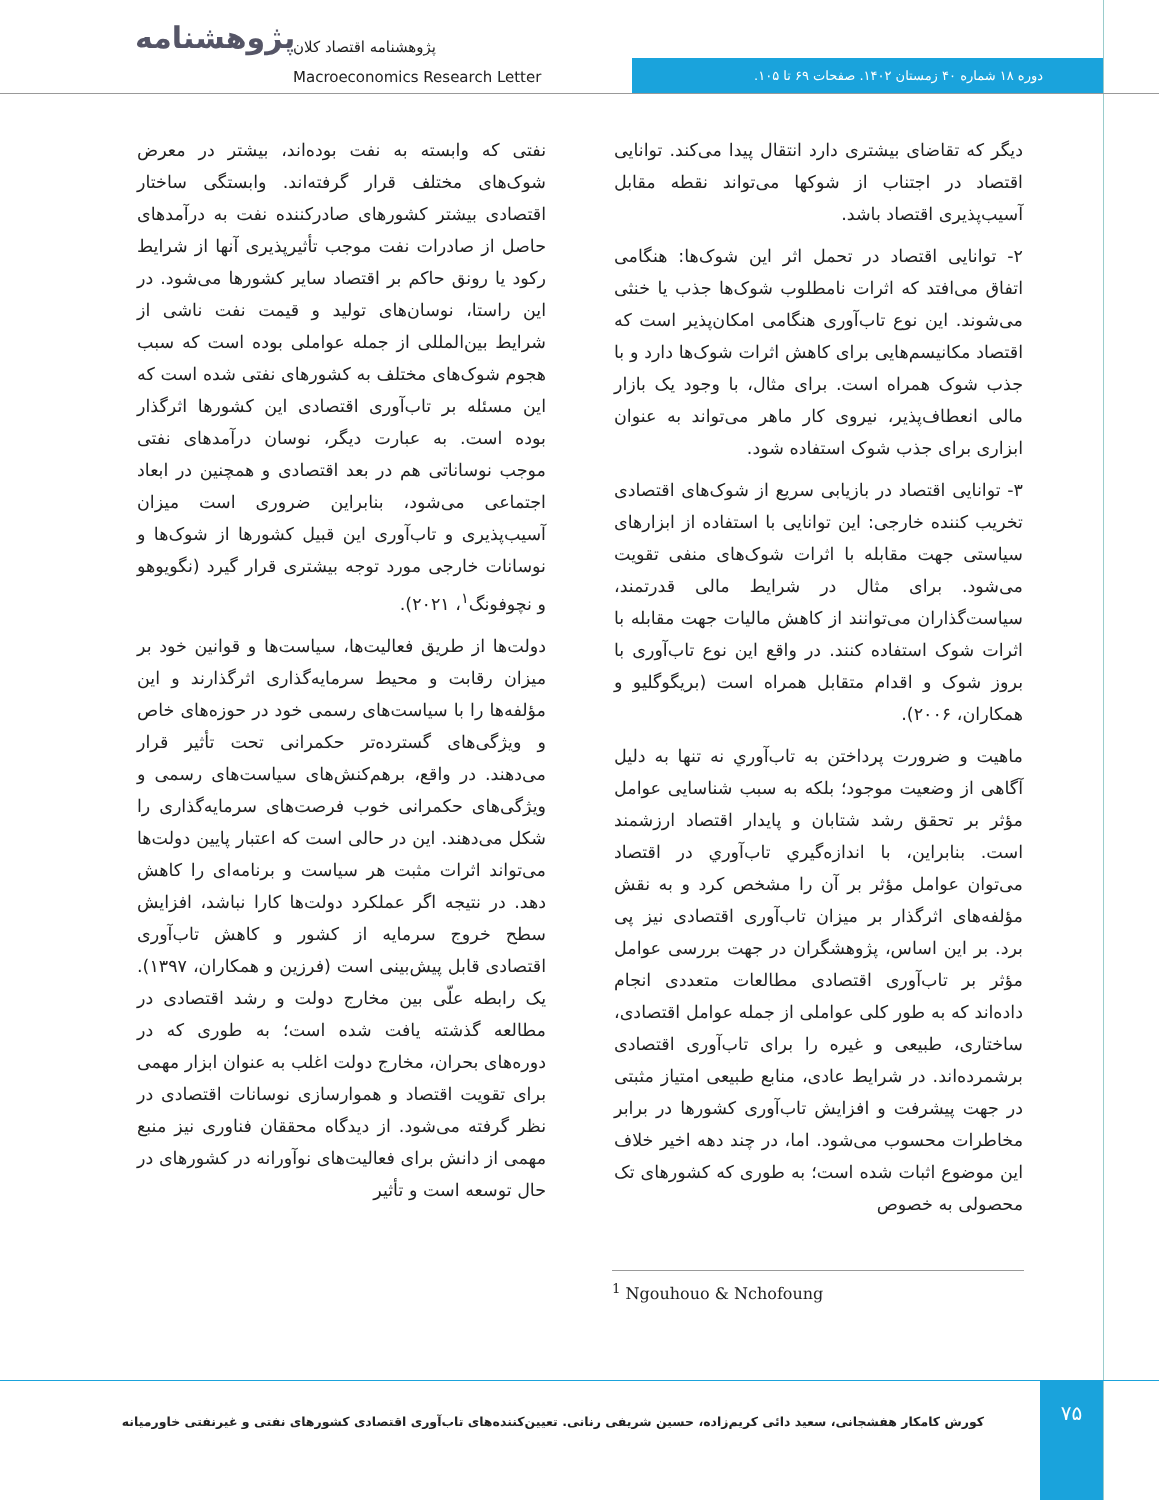پژوهشنامه
پژوهشنامه اقتصاد کلان
Macroeconomics Research Letter
دوره ۱۸ شماره ۴۰ زمستان ۱۴۰۲. صفحات ۶۹ تا ۱۰۵.
دیگر که تقاضای بیشتری دارد انتقال پیدا می‌کند. توانایی اقتصاد در اجتناب از شوکها می‌تواند نقطه مقابل آسیب‌پذیری اقتصاد باشد.
۲- توانایی اقتصاد در تحمل اثر این شوک‌ها: هنگامی اتفاق می‌افتد که اثرات نامطلوب شوک‌ها جذب یا خنثی می‌شوند. این نوع تاب‌آوری هنگامی امکان‌پذیر است که اقتصاد مکانیسم‌هایی برای کاهش اثرات شوک‌ها دارد و با جذب شوک همراه است. برای مثال، با وجود یک بازار مالی انعطاف‌پذیر، نیروی کار ماهر می‌تواند به عنوان ابزاری برای جذب شوک استفاده شود.
۳- توانایی اقتصاد در بازیابی سریع از شوک‌های اقتصادی تخریب کننده خارجی: این توانایی با استفاده از ابزارهای سیاستی جهت مقابله با اثرات شوک‌های منفی تقویت می‌شود. برای مثال در شرایط مالی قدرتمند، سیاست‌گذاران می‌توانند از کاهش مالیات جهت مقابله با اثرات شوک استفاده کنند. در واقع این نوع تاب‌آوری با بروز شوک و اقدام متقابل همراه است (بریگوگلیو و همکاران، ۲۰۰۶).
ماهیت و ضرورت پرداختن به تاب‌آوري نه تنها به دلیل آگاهی از وضعیت موجود؛ بلکه به سبب شناسایی عوامل مؤثر بر تحقق رشد شتابان و پایدار اقتصاد ارزشمند است. بنابراین، با اندازه‌گیري تاب‌آوري در اقتصاد می‌توان عوامل مؤثر بر آن را مشخص کرد و به نقش مؤلفه‌های اثرگذار بر میزان تاب‌آوری اقتصادی نیز پی برد. بر این اساس، پژوهشگران در جهت بررسی عوامل مؤثر بر تاب‌آوری اقتصادی مطالعات متعددی انجام داده‌اند که به طور کلی عواملی از جمله عوامل اقتصادی، ساختاری، طبیعی و غیره را برای تاب‌آوری اقتصادی برشمرده‌اند. در شرایط عادی، منابع طبیعی امتیاز مثبتی در جهت پیشرفت و افزایش تاب‌آوری کشورها در برابر مخاطرات محسوب می‌شود. اما، در چند دهه اخیر خلاف این موضوع اثبات شده است؛ به طوری که کشورهای تک محصولی به خصوص
نفتی که وابسته به نفت بوده‌اند، بیشتر در معرض شوک‌های مختلف قرار گرفته‌اند. وابستگی ساختار اقتصادی بیشتر کشورهای صادرکننده نفت به درآمدهای حاصل از صادرات نفت موجب تأثیرپذیری آنها از شرایط رکود یا رونق حاکم بر اقتصاد سایر کشورها می‌شود. در این راستا، نوسان‌های تولید و قیمت نفت ناشی از شرایط بین‌المللی از جمله عواملی بوده است که سبب هجوم شوک‌های مختلف به کشورهای نفتی شده است که این مسئله بر تاب‌آوری اقتصادی این کشورها اثرگذار بوده است. به عبارت دیگر، نوسان درآمدهای نفتی موجب نوساناتی هم در بعد اقتصادی و همچنین در ابعاد اجتماعی می‌شود، بنابراین ضروری است میزان آسیب‌پذیری و تاب‌آوری این قبیل کشورها از شوک‌ها و نوسانات خارجی مورد توجه بیشتری قرار گیرد (نگویوهو و نچوفونگ<sup>۱</sup>، ۲۰۲۱).
دولت‌ها از طریق فعالیت‌ها، سیاست‌ها و قوانین خود بر میزان رقابت و محیط سرمایه‌گذاری اثرگذارند و این مؤلفه‌ها را با سیاست‌های رسمی خود در حوزه‌های خاص و ویژگی‌های گسترده‌تر حکمرانی تحت تأثیر قرار می‌دهند. در واقع، برهم‌کنش‌های سیاست‌های رسمی و ویژگی‌های حکمرانی خوب فرصت‌های سرمایه‌گذاری را شکل می‌دهند. این در حالی است که اعتبار پایین دولت‌ها می‌تواند اثرات مثبت هر سیاست و برنامه‌ای را کاهش دهد. در نتیجه اگر عملکرد دولت‌ها کارا نباشد، افزایش سطح خروج سرمایه از کشور و کاهش تاب‌آوری اقتصادی قابل پیش‌بینی است (فرزین و همکاران، ۱۳۹۷). یک رابطه علّی بین مخارج دولت و رشد اقتصادی در مطالعه گذشته یافت شده است؛ به طوری که در دوره‌های بحران، مخارج دولت اغلب به عنوان ابزار مهمی برای تقویت اقتصاد و هموارسازی نوسانات اقتصادی در نظر گرفته می‌شود. از دیدگاه محققان فناوری نیز منبع مهمی از دانش برای فعالیت‌های نوآورانه در کشورهای در حال توسعه است و تأثیر
<sup>1</sup> Ngouhouo & Nchofoung
کورش کامکار هفشجانی، سعید دائی کریم‌زاده، حسین شریفی رنانی. تعیین‌کننده‌های تاب‌آوری اقتصادی کشورهای نفتی و غیرنفتی خاورمیانه
۷۵